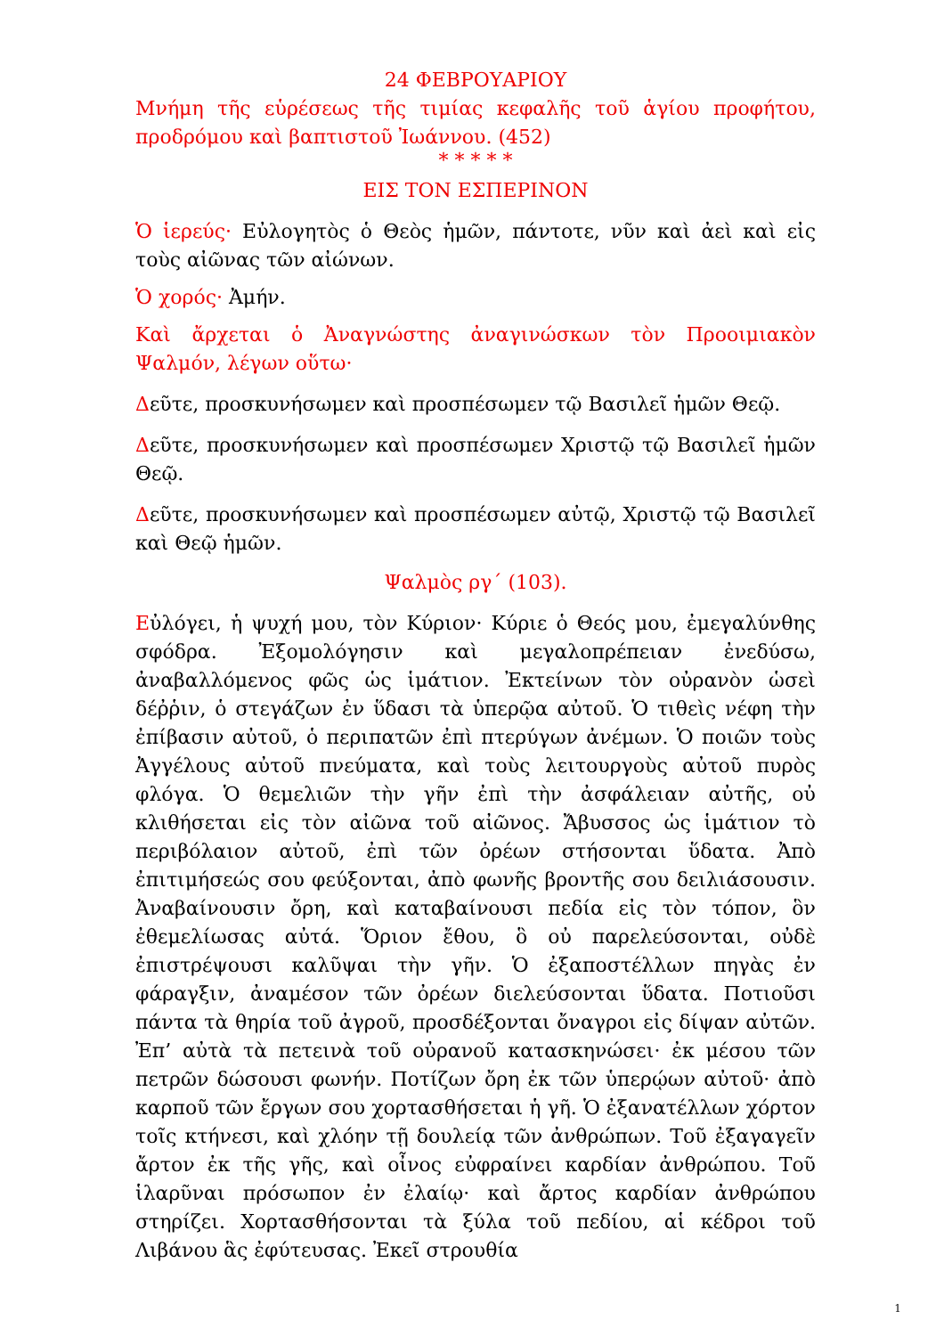24 ΦΕΒΡΟΥΑΡΙΟΥ
Μνήμη τῆς εὑρέσεως τῆς τιμίας κεφαλῆς τοῦ ἁγίου προφήτου, προδρόμου καὶ βαπτιστοῦ Ἰωάννου. (452)
* * * * *
ΕΙΣ ΤΟΝ ΕΣΠΕΡΙΝΟΝ
Ὁ ἱερεύς· Εὐλογητὸς ὁ Θεὸς ἡμῶν, πάντοτε, νῦν καὶ ἀεὶ καὶ εἰς τοὺς αἰῶνας τῶν αἰώνων.
Ὁ χορός· Ἀμήν.
Καὶ ἄρχεται ὁ Ἀναγνώστης ἀναγινώσκων τὸν Προοιμιακὸν Ψαλμόν, λέγων οὕτω·
Δεῦτε, προσκυνήσωμεν καὶ προσπέσωμεν τῷ Βασιλεῖ ἡμῶν Θεῷ.
Δεῦτε, προσκυνήσωμεν καὶ προσπέσωμεν Χριστῷ τῷ Βασιλεῖ ἡμῶν Θεῷ.
Δεῦτε, προσκυνήσωμεν καὶ προσπέσωμεν αὐτῷ, Χριστῷ τῷ Βασιλεῖ καὶ Θεῷ ἡμῶν.
Ψαλμὸς ργ΄ (103).
Εὐλόγει, ἡ ψυχή μου, τὸν Κύριον· Κύριε ὁ Θεός μου, ἐμεγαλύνθης σφόδρα. Ἐξομολόγησιν καὶ μεγαλοπρέπειαν ἐνεδύσω, ἀναβαλλόμενος φῶς ὡς ἱμάτιον. Ἐκτείνων τὸν οὐρανὸν ὡσεὶ δέῤῥιν, ὁ στεγάζων ἐν ὕδασι τὰ ὑπερῷα αὐτοῦ. Ὁ τιθεὶς νέφη τὴν ἐπίβασιν αὐτοῦ, ὁ περιπατῶν ἐπὶ πτερύγων ἀνέμων. Ὁ ποιῶν τοὺς Ἀγγέλους αὐτοῦ πνεύματα, καὶ τοὺς λειτουργοὺς αὐτοῦ πυρὸς φλόγα. Ὁ θεμελιῶν τὴν γῆν ἐπὶ τὴν ἀσφάλειαν αὐτῆς, οὐ κλιθήσεται εἰς τὸν αἰῶνα τοῦ αἰῶνος. Ἄβυσσος ὡς ἱμάτιον τὸ περιβόλαιον αὐτοῦ, ἐπὶ τῶν ὀρέων στήσονται ὕδατα. Ἀπὸ ἐπιτιμήσεώς σου φεύξονται, ἀπὸ φωνῆς βροντῆς σου δειλιάσουσιν. Ἀναβαίνουσιν ὄρη, καὶ καταβαίνουσι πεδία εἰς τὸν τόπον, ὃν ἐθεμελίωσας αὐτά. Ὅριον ἔθου, ὃ οὐ παρελεύσονται, οὐδὲ ἐπιστρέψουσι καλῦψαι τὴν γῆν. Ὁ ἐξαποστέλλων πηγὰς ἐν φάραγξιν, ἀναμέσον τῶν ὀρέων διελεύσονται ὕδατα. Ποτιοῦσι πάντα τὰ θηρία τοῦ ἀγροῦ, προσδέξονται ὄναγροι εἰς δίψαν αὐτῶν. Ἐπ’ αὐτὰ τὰ πετεινὰ τοῦ οὐρανοῦ κατασκηνώσει· ἐκ μέσου τῶν πετρῶν δώσουσι φωνήν. Ποτίζων ὄρη ἐκ τῶν ὑπερῴων αὐτοῦ· ἀπὸ καρποῦ τῶν ἔργων σου χορτασθήσεται ἡ γῆ. Ὁ ἐξανατέλλων χόρτον τοῖς κτήνεσι, καὶ χλόην τῇ δουλείᾳ τῶν ἀνθρώπων. Τοῦ ἐξαγαγεῖν ἄρτον ἐκ τῆς γῆς, καὶ οἶνος εὐφραίνει καρδίαν ἀνθρώπου. Τοῦ ἱλαρῦναι πρόσωπον ἐν ἐλαίῳ· καὶ ἄρτος καρδίαν ἀνθρώπου στηρίζει. Χορτασθήσονται τὰ ξύλα τοῦ πεδίου, αἱ κέδροι τοῦ Λιβάνου ἃς ἐφύτευσας. Ἐκεῖ στρουθία
1